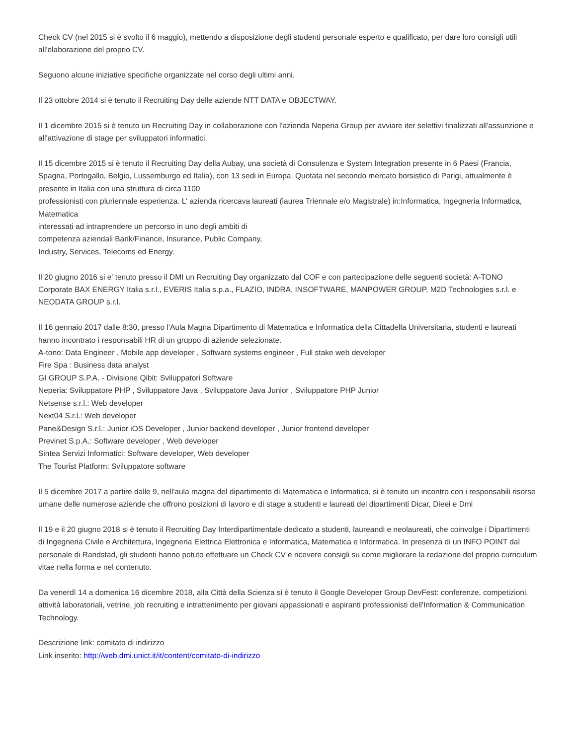Check CV (nel 2015 si è svolto il 6 maggio), mettendo a disposizione degli studenti personale esperto e qualificato, per dare loro consigli utili all'elaborazione del proprio CV.
Seguono alcune iniziative specifiche organizzate nel corso degli ultimi anni.
Il 23 ottobre 2014 si è tenuto il Recruiting Day delle aziende NTT DATA e OBJECTWAY.
Il 1 dicembre 2015 si è tenuto un Recruiting Day in collaborazione con l'azienda Neperia Group per avviare iter selettivi finalizzati all'assunzione e all'attivazione di stage per sviluppatori informatici.
Il 15 dicembre 2015 si è tenuto il Recruiting Day della Aubay, una società di Consulenza e System Integration presente in 6 Paesi (Francia, Spagna, Portogallo, Belgio, Lussemburgo ed Italia), con 13 sedi in Europa. Quotata nel secondo mercato borsistico di Parigi, attualmente è presente in Italia con una struttura di circa 1100
professionisti con pluriennale esperienza. L' azienda ricercava laureati (laurea Triennale e/o Magistrale) in:Informatica, Ingegneria Informatica, Matematica
interessati ad intraprendere un percorso in uno degli ambiti di
competenza aziendali Bank/Finance, Insurance, Public Company,
Industry, Services, Telecoms ed Energy.
Il 20 giugno 2016 si e' tenuto presso il DMI un Recruiting Day organizzato dal COF e con partecipazione delle seguenti società: A-TONO Corporate BAX ENERGY Italia s.r.l., EVERIS Italia s.p.a., FLAZIO, INDRA, INSOFTWARE, MANPOWER GROUP, M2D Technologies s.r.l. e NEODATA GROUP s.r.l.
Il 16 gennaio 2017 dalle 8:30, presso l'Aula Magna Dipartimento di Matematica e Informatica della Cittadella Universitaria, studenti e laureati hanno incontrato i responsabili HR di un gruppo di aziende selezionate.
A-tono: Data Engineer , Mobile app developer , Software systems engineer , Full stake web developer
Fire Spa : Business data analyst
GI GROUP S.P.A. - Divisione Qibit: Sviluppatori Software
Neperia: Sviluppatore PHP , Sviluppatore Java , Sviluppatore Java Junior , Sviluppatore PHP Junior
Netsense s.r.l.: Web developer
Next04 S.r.l.: Web developer
Pane&Design S.r.l.: Junior iOS Developer , Junior backend developer , Junior frontend developer
Previnet S.p.A.: Software developer , Web developer
Sintea Servizi Informatici: Software developer, Web developer
The Tourist Platform: Sviluppatore software
Il 5 dicembre 2017 a partire dalle 9, nell'aula magna del dipartimento di Matematica e Informatica, si è tenuto un incontro con i responsabili risorse umane delle numerose aziende che offrono posizioni di lavoro e di stage a studenti e laureati dei dipartimenti Dicar, Dieei e Dmi
Il 19 e il 20 giugno 2018 si è tenuto il Recruiting Day Interdipartimentale dedicato a studenti, laureandi e neolaureati, che coinvolge i Dipartimenti di Ingegneria Civile e Architettura, Ingegneria Elettrica Elettronica e Informatica, Matematica e Informatica. In presenza di un INFO POINT dal personale di Randstad, gli studenti hanno potuto effettuare un Check CV e ricevere consigli su come migliorare la redazione del proprio curriculum vitae nella forma e nel contenuto.
Da venerdì 14 a domenica 16 dicembre 2018, alla Città della Scienza si è tenuto il Google Developer Group DevFest: conferenze, competizioni, attività laboratoriali, vetrine, job recruiting e intrattenimento per giovani appassionati e aspiranti professionisti dell'Information & Communication Technology.
Descrizione link: comitato di indirizzo
Link inserito: http://web.dmi.unict.it/it/content/comitato-di-indirizzo